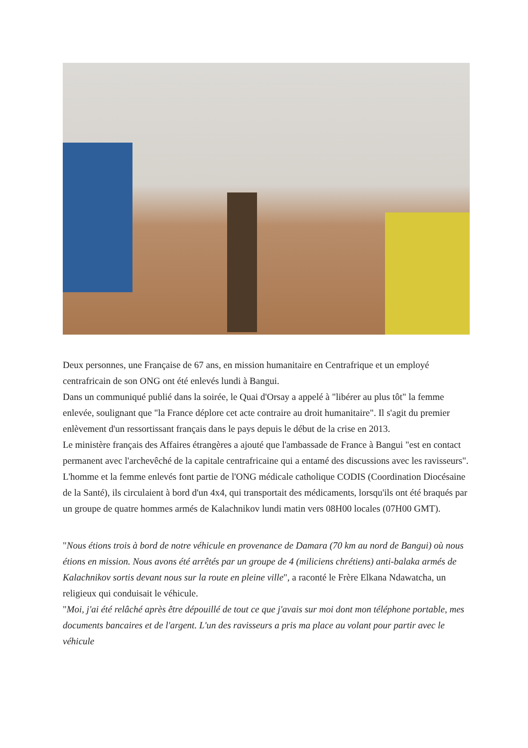Deux personnes, une Française de 67 ans, en mission humanitaire en Centrafrique et un employé centrafricain de son ONG ont été enlevés lundi à Bangui.
Dans un communiqué publié dans la soirée, le Quai d'Orsay a appelé à "libérer au plus tôt" la femme enlevée, soulignant que "la France déplore cet acte contraire au droit humanitaire". Il s'agit du premier enlèvement d'un ressortissant français dans le pays depuis le début de la crise en 2013.
Le ministère français des Affaires étrangères a ajouté que l'ambassade de France à Bangui "est en contact permanent avec l'archevêché de la capitale centrafricaine qui a entamé des discussions avec les ravisseurs".
L'homme et la femme enlevés font partie de l'ONG médicale catholique CODIS (Coordination Diocésaine de la Santé), ils circulaient à bord d'un 4x4, qui transportait des médicaments, lorsqu'ils ont été braqués par un groupe de quatre hommes armés de Kalachnikov lundi matin vers 08H00 locales (07H00 GMT).
"Nous étions trois à bord de notre véhicule en provenance de Damara (70 km au nord de Bangui) où nous étions en mission. Nous avons été arrêtés par un groupe de 4 (miliciens chrétiens) anti-balaka armés de Kalachnikov sortis devant nous sur la route en pleine ville", a raconté le Frère Elkana Ndawatcha, un religieux qui conduisait le véhicule.
"Moi, j'ai été relâché après être dépouillé de tout ce que j'avais sur moi dont mon téléphone portable, mes documents bancaires et de l'argent. L'un des ravisseurs a pris ma place au volant pour partir avec le véhicule